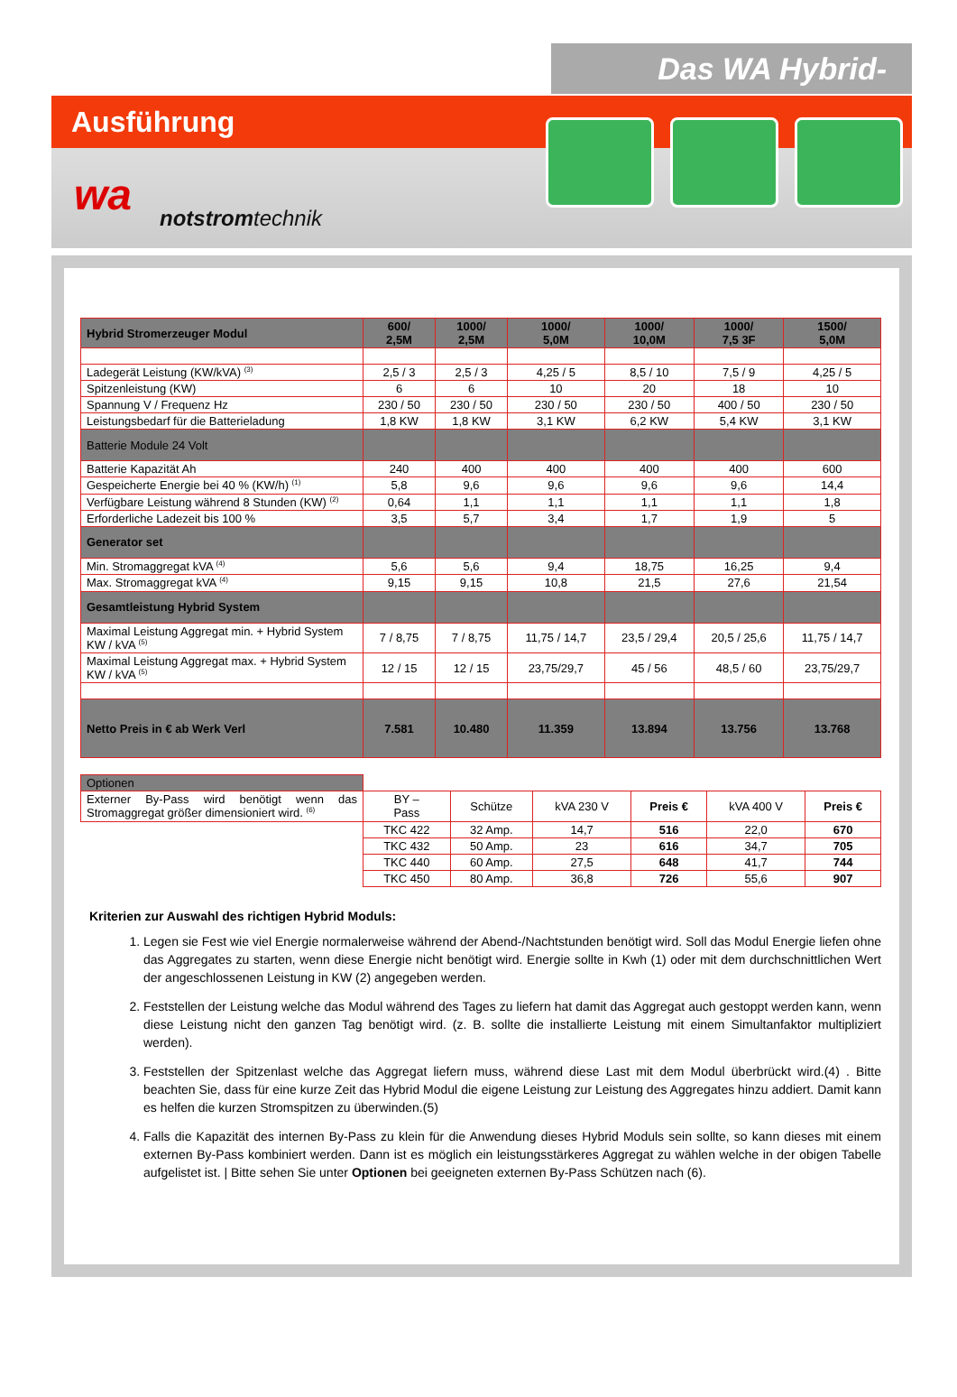Das WA Hybrid-System
Ausführung
wa notstromtechnik
| Hybrid Stromerzeuger Modul | 600/ 2,5M | 1000/ 2,5M | 1000/ 5,0M | 1000/ 10,0M | 1000/ 7,5 3F | 1500/ 5,0M |
| --- | --- | --- | --- | --- | --- | --- |
| Ladegerät Leistung (KW/kVA) <sup>(3)</sup> | 2,5 / 3 | 2,5 / 3 | 4,25 / 5 | 8,5 / 10 | 7,5 / 9 | 4,25 / 5 |
| Spitzenleistung (KW) | 6 | 6 | 10 | 20 | 18 | 10 |
| Spannung V / Frequenz Hz | 230 / 50 | 230 / 50 | 230 / 50 | 230 / 50 | 400 / 50 | 230 / 50 |
| Leistungsbedarf für die Batterieladung | 1,8 KW | 1,8 KW | 3,1 KW | 6,2 KW | 5,4 KW | 3,1 KW |
| Batterie Module 24 Volt | | | | | | |
| Batterie Kapazität Ah | 240 | 400 | 400 | 400 | 400 | 600 |
| Gespeicherte Energie bei 40 % (KW/h) <sup>(1)</sup> | 5,8 | 9,6 | 9,6 | 9,6 | 9,6 | 14,4 |
| Verfügbare Leistung während 8 Stunden (KW) <sup>(2)</sup> | 0,64 | 1,1 | 1,1 | 1,1 | 1,1 | 1,8 |
| Erforderliche Ladezeit bis 100 % | 3,5 | 5,7 | 3,4 | 1,7 | 1,9 | 5 |
| Generator set | | | | | | |
| Min. Stromaggregat kVA <sup>(4)</sup> | 5,6 | 5,6 | 9,4 | 18,75 | 16,25 | 9,4 |
| Max. Stromaggregat kVA <sup>(4)</sup> | 9,15 | 9,15 | 10,8 | 21,5 | 27,6 | 21,54 |
| Gesamtleistung Hybrid System | | | | | | |
| Maximal Leistung Aggregat min. + Hybrid System KW / kVA <sup>(5)</sup> | 7 / 8,75 | 7 / 8,75 | 11,75 / 14,7 | 23,5 / 29,4 | 20,5 / 25,6 | 11,75 / 14,7 |
| Maximal Leistung Aggregat max. + Hybrid System KW / kVA <sup>(5)</sup> | 12 / 15 | 12 / 15 | 23,75/29,7 | 45 / 56 | 48,5 / 60 | 23,75/29,7 |
| Netto Preis in € ab Werk Verl | 7.581 | 10.480 | 11.359 | 13.894 | 13.756 | 13.768 |
| Optionen | | | | | | |
| Externer By-Pass wird benötigt wenn das Stromaggregat größer dimensioniert wird. <sup>(6)</sup> | BY – Pass | Schütze | kVA 230 V | Preis € | kVA 400 V | Preis € |
| | TKC 422 | 32 Amp. | 14,7 | 516 | 22,0 | 670 |
| | TKC 432 | 50 Amp. | 23 | 616 | 34,7 | 705 |
| | TKC 440 | 60 Amp. | 27,5 | 648 | 41,7 | 744 |
| | TKC 450 | 80 Amp. | 36,8 | 726 | 55,6 | 907 |
Kriterien zur Auswahl des richtigen Hybrid Moduls:
1. Legen sie Fest wie viel Energie normalerweise während der Abend-/Nachtstunden benötigt wird. Soll das Modul Energie liefen ohne das Aggregates zu starten, wenn diese Energie nicht benötigt wird. Energie sollte in Kwh (1) oder mit dem durchschnittlichen Wert der angeschlossenen Leistung in KW (2) angegeben werden.
2. Feststellen der Leistung welche das Modul während des Tages zu liefern hat damit das Aggregat auch gestoppt werden kann, wenn diese Leistung nicht den ganzen Tag benötigt wird. (z. B. sollte die installierte Leistung mit einem Simultanfaktor multipliziert werden).
3. Feststellen der Spitzenlast welche das Aggregat liefern muss, während diese Last mit dem Modul überbrückt wird.(4) . Bitte beachten Sie, dass für eine kurze Zeit das Hybrid Modul die eigene Leistung zur Leistung des Aggregates hinzu addiert. Damit kann es helfen die kurzen Stromspitzen zu überwinden.(5)
4. Falls die Kapazität des internen By-Pass zu klein für die Anwendung dieses Hybrid Moduls sein sollte, so kann dieses mit einem externen By-Pass kombiniert werden. Dann ist es möglich ein leistungsstärkeres Aggregat zu wählen welche in der obigen Tabelle aufgelistet ist. | Bitte sehen Sie unter Optionen bei geeigneten externen By-Pass Schützen nach (6).